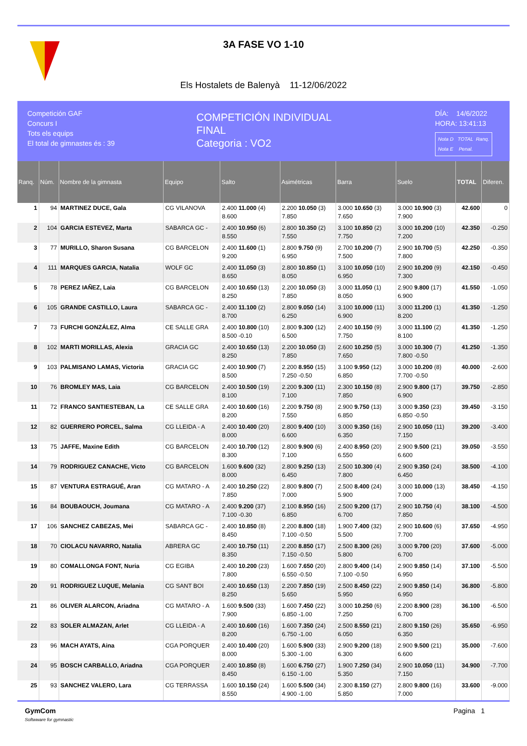3A FASE VO 1-10
Els Hostalets de Balenyà 11-12/06/2022
Competición GAF
Concurs I
Tots els equips
El total de gimnastes és : 39
COMPETICIÓN INDIVIDUAL
FINAL
Categoria : VO2
DÍA: 14/6/2022
HORA: 13:41:13
Nota D TOTAL Ranq.
Nota E Penal.
| Ranq. | Núm. | Nombre de la gimnasta | Equipo | Salto | Asimétricas | Barra | Suelo | TOTAL | Diferen. |
| --- | --- | --- | --- | --- | --- | --- | --- | --- | --- |
| 1 | 94 | MARTINEZ DUCE, Gala | CG VILANOVA | 2.400 11.000 (4) 8.600 | 2.200 10.050 (3) 7.850 | 3.000 10.650 (3) 7.650 | 3.000 10.900 (3) 7.900 | 42.600 | 0 |
| 2 | 104 | GARCIA ESTEVEZ, Marta | SABARCA GC - | 2.400 10.950 (6) 8.550 | 2.800 10.350 (2) 7.550 | 3.100 10.850 (2) 7.750 | 3.000 10.200 (10) 7.200 | 42.350 | -0.250 |
| 3 | 77 | MURILLO, Sharon Susana | CG BARCELON | 2.400 11.600 (1) 9.200 | 2.800 9.750 (9) 6.950 | 2.700 10.200 (7) 7.500 | 2.900 10.700 (5) 7.800 | 42.250 | -0.350 |
| 4 | 111 | MARQUES GARCIA, Natalia | WOLF GC | 2.400 11.050 (3) 8.650 | 2.800 10.850 (1) 8.050 | 3.100 10.050 (10) 6.950 | 2.900 10.200 (9) 7.300 | 42.150 | -0.450 |
| 5 | 78 | PEREZ IAÑEZ, Laia | CG BARCELON | 2.400 10.650 (13) 8.250 | 2.200 10.050 (3) 7.850 | 3.000 11.050 (1) 8.050 | 2.900 9.800 (17) 6.900 | 41.550 | -1.050 |
| 6 | 105 | GRANDE CASTILLO, Laura | SABARCA GC - | 2.400 11.100 (2) 8.700 | 2.800 9.050 (14) 6.250 | 3.100 10.000 (11) 6.900 | 3.000 11.200 (1) 8.200 | 41.350 | -1.250 |
| 7 | 73 | FURCHI GONZÁLEZ, Alma | CE SALLE GRA | 2.400 10.800 (10) 8.500 -0.10 | 2.800 9.300 (12) 6.500 | 2.400 10.150 (9) 7.750 | 3.000 11.100 (2) 8.100 | 41.350 | -1.250 |
| 8 | 102 | MARTI MORILLAS, Alexia | GRACIA GC | 2.400 10.650 (13) 8.250 | 2.200 10.050 (3) 7.850 | 2.600 10.250 (5) 7.650 | 3.000 10.300 (7) 7.800 -0.50 | 41.250 | -1.350 |
| 9 | 103 | PALMISANO LAMAS, Victoria | GRACIA GC | 2.400 10.900 (7) 8.500 | 2.200 8.950 (15) 7.250 -0.50 | 3.100 9.950 (12) 6.850 | 3.000 10.200 (8) 7.700 -0.50 | 40.000 | -2.600 |
| 10 | 76 | BROMLEY MAS, Laia | CG BARCELON | 2.400 10.500 (19) 8.100 | 2.200 9.300 (11) 7.100 | 2.300 10.150 (8) 7.850 | 2.900 9.800 (17) 6.900 | 39.750 | -2.850 |
| 11 | 72 | FRANCO SANTIESTEBAN, La | CE SALLE GRA | 2.400 10.600 (16) 8.200 | 2.200 9.750 (8) 7.550 | 2.900 9.750 (13) 6.850 | 3.000 9.350 (23) 6.850 -0.50 | 39.450 | -3.150 |
| 12 | 82 | GUERRERO PORCEL, Salma | CG LLEIDA - A | 2.400 10.400 (20) 8.000 | 2.800 9.400 (10) 6.600 | 3.000 9.350 (16) 6.350 | 2.900 10.050 (11) 7.150 | 39.200 | -3.400 |
| 13 | 75 | JAFFE, Maxine Edith | CG BARCELON | 2.400 10.700 (12) 8.300 | 2.800 9.900 (6) 7.100 | 2.400 8.950 (20) 6.550 | 2.900 9.500 (21) 6.600 | 39.050 | -3.550 |
| 14 | 79 | RODRIGUEZ CANACHE, Victo | CG BARCELON | 1.600 9.600 (32) 8.000 | 2.800 9.250 (13) 6.450 | 2.500 10.300 (4) 7.800 | 2.900 9.350 (24) 6.450 | 38.500 | -4.100 |
| 15 | 87 | VENTURA ESTRAGUÉ, Aran | CG MATARO - A | 2.400 10.250 (22) 7.850 | 2.800 9.800 (7) 7.000 | 2.500 8.400 (24) 5.900 | 3.000 10.000 (13) 7.000 | 38.450 | -4.150 |
| 16 | 84 | BOUBAOUCH, Joumana | CG MATARO - A | 2.400 9.200 (37) 7.100 -0.30 | 2.100 8.950 (16) 6.850 | 2.500 9.200 (17) 6.700 | 2.900 10.750 (4) 7.850 | 38.100 | -4.500 |
| 17 | 106 | SANCHEZ CABEZAS, Mei | SABARCA GC - | 2.400 10.850 (8) 8.450 | 2.200 8.800 (18) 7.100 -0.50 | 1.900 7.400 (32) 5.500 | 2.900 10.600 (6) 7.700 | 37.650 | -4.950 |
| 18 | 70 | CIOLACU NAVARRO, Natalia | ABRERA GC | 2.400 10.750 (11) 8.350 | 2.200 8.850 (17) 7.150 -0.50 | 2.500 8.300 (26) 5.800 | 3.000 9.700 (20) 6.700 | 37.600 | -5.000 |
| 19 | 80 | COMALLONGA FONT, Nuria | CG EGIBA | 2.400 10.200 (23) 7.800 | 1.600 7.650 (20) 6.550 -0.50 | 2.800 9.400 (14) 7.100 -0.50 | 2.900 9.850 (14) 6.950 | 37.100 | -5.500 |
| 20 | 91 | RODRIGUEZ LUQUE, Melania | CG SANT BOI | 2.400 10.650 (13) 8.250 | 2.200 7.850 (19) 5.650 | 2.500 8.450 (22) 5.950 | 2.900 9.850 (14) 6.950 | 36.800 | -5.800 |
| 21 | 86 | OLIVER ALARCON, Ariadna | CG MATARO - A | 1.600 9.500 (33) 7.900 | 1.600 7.450 (22) 6.850 -1.00 | 3.000 10.250 (6) 7.250 | 2.200 8.900 (28) 6.700 | 36.100 | -6.500 |
| 22 | 83 | SOLER ALMAZAN, Arlet | CG LLEIDA - A | 2.400 10.600 (16) 8.200 | 1.600 7.350 (24) 6.750 -1.00 | 2.500 8.550 (21) 6.050 | 2.800 9.150 (26) 6.350 | 35.650 | -6.950 |
| 23 | 96 | MACH AYATS, Aina | CGA PORQUER | 2.400 10.400 (20) 8.000 | 1.600 5.900 (33) 5.300 -1.00 | 2.900 9.200 (18) 6.300 | 2.900 9.500 (21) 6.600 | 35.000 | -7.600 |
| 24 | 95 | BOSCH CARBALLO, Ariadna | CGA PORQUER | 2.400 10.850 (8) 8.450 | 1.600 6.750 (27) 6.150 -1.00 | 1.900 7.250 (34) 5.350 | 2.900 10.050 (11) 7.150 | 34.900 | -7.700 |
| 25 | 93 | SANCHEZ VALERO, Lara | CG TERRASSA | 1.600 10.150 (24) 8.550 | 1.600 5.500 (34) 4.900 -1.00 | 2.300 8.150 (27) 5.850 | 2.800 9.800 (16) 7.000 | 33.600 | -9.000 |
GymCom
Softwware for gymnastic
Pagina 1